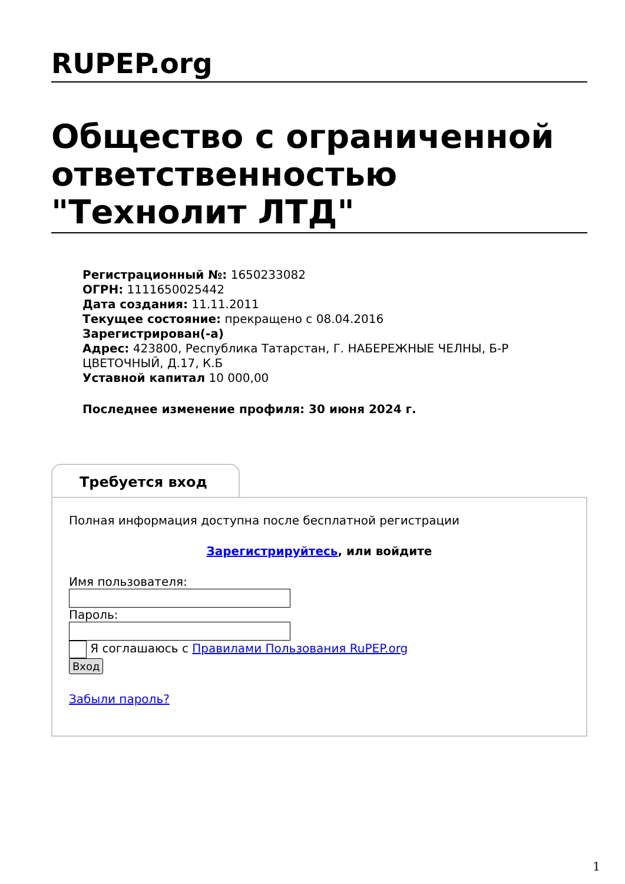RUPEP.org
Общество с ограниченной ответственностью "Технолит ЛТД"
Регистрационный №: 1650233082
ОГРН: 1111650025442
Дата создания: 11.11.2011
Текущее состояние: прекращено с 08.04.2016
Зарегистрирован(-а)
Адрес: 423800, Республика Татарстан, Г. НАБЕРЕЖНЫЕ ЧЕЛНЫ, Б-Р ЦВЕТОЧНЫЙ, Д.17, К.Б
Уставной капитал 10 000,00
Последнее изменение профиля: 30 июня 2024 г.
Требуется вход
Полная информация доступна после бесплатной регистрации
Зарегистрируйтесь, или войдите
Имя пользователя:
Пароль:
Я соглашаюсь с Правилами Пользования RuPEP.org
Вход
Забыли пароль?
1